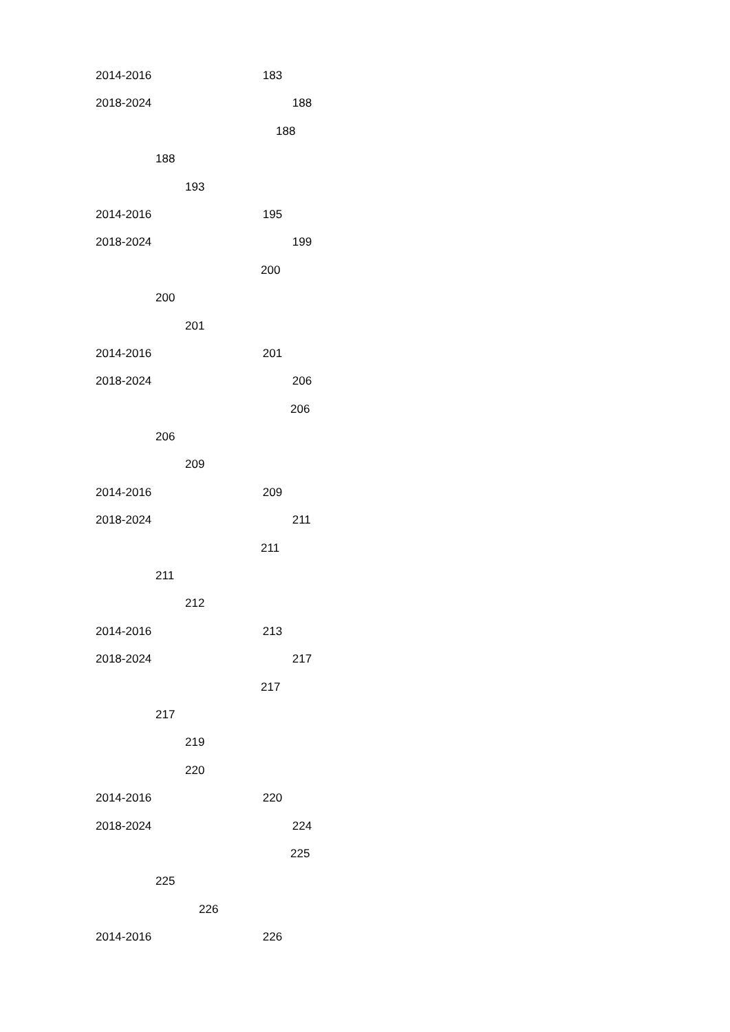2014-2016 183
2018-2024 188
188
188
193
2014-2016 195
2018-2024 199
200
200
201
2014-2016 201
2018-2024 206
206
206
209
2014-2016 209
2018-2024 211
211
211
212
2014-2016 213
2018-2024 217
217
217
219
220
2014-2016 220
2018-2024 224
225
225
226
2014-2016 226